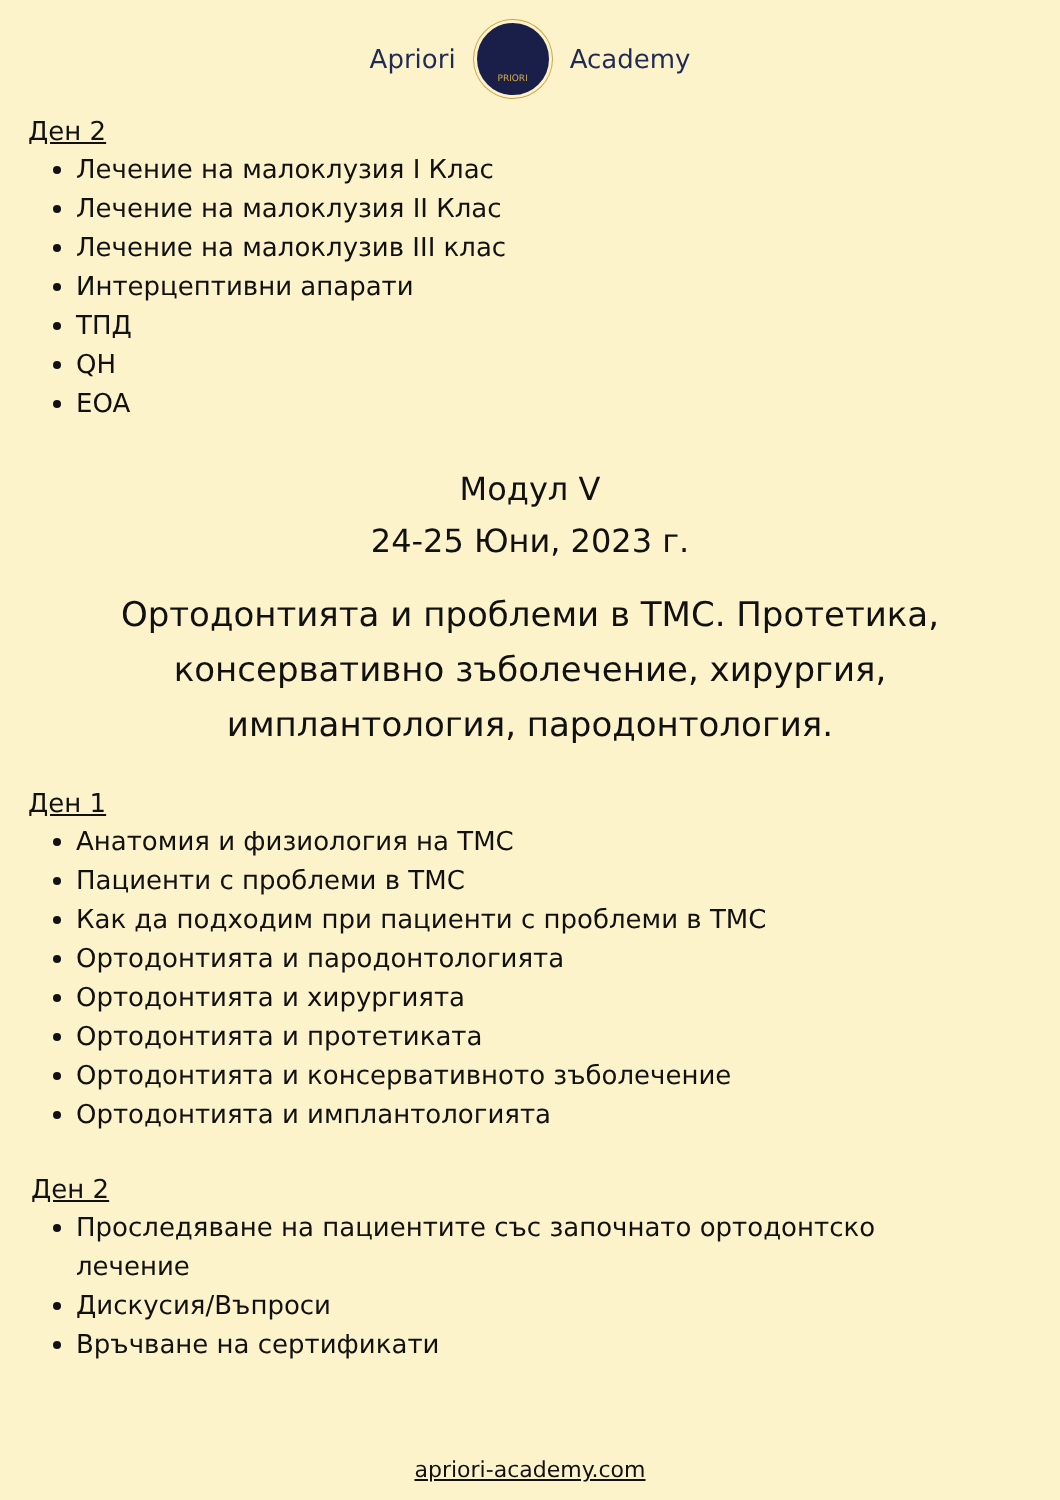Apriori
PRIORI
Academy
Ден 2
Лечение на малоклузия I Клас
Лечение на малоклузия II Клас
Лечение на малоклузив III клас
Интерцептивни апарати
ТПД
QH
EOA
Модул V
24-25 Юни, 2023 г.
Ортодонтията и проблеми в ТМС. Протетика, консервативно зъболечение, хирургия, имплантология, пародонтология.
Ден 1
Анатомия и физиология на ТМС
Пациенти с проблеми в ТМС
Как да подходим при пациенти с проблеми в ТМС
Ортодонтията и пародонтологията
Ортодонтията и хирургията
Ортодонтията и протетиката
Ортодонтията и консервативното зъболечение
Ортодонтията и имплантологията
Ден 2
Проследяване на пациентите със започнато ортодонтско лечение
Дискусия/Въпроси
Връчване на сертификати
apriori-academy.com